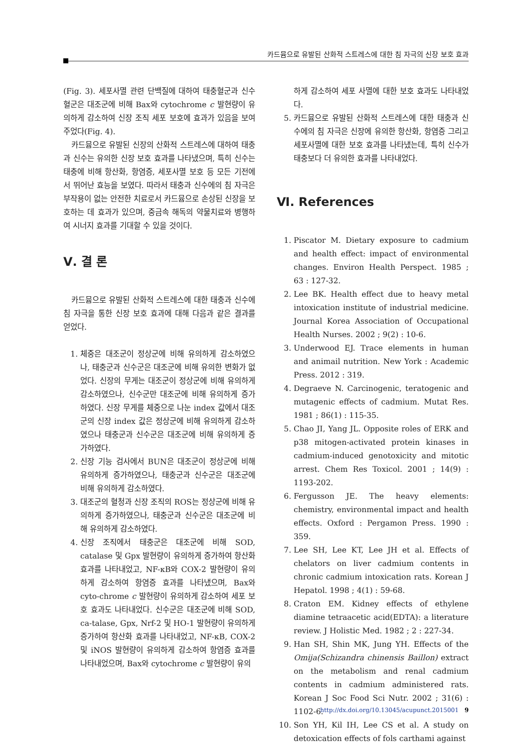카드뮴으로 유발된 산화적 스트레스에 대한 침 자극의 신장 보호 효과
(Fig. 3). 세포사멸 관련 단백질에 대하여 태충혈군과 신수혈군은 대조군에 비해 Bax와 cytochrome c 발현량이 유의하게 감소하여 신장 조직 세포 보호에 효과가 있음을 보여주었다(Fig. 4).
카드뮴으로 유발된 신장의 산화적 스트레스에 대하여 태충과 신수는 유의한 신장 보호 효과를 나타냈으며, 특히 신수는 태충에 비해 항산화, 항염증, 세포사멸 보호 등 모든 기전에서 뛰어난 효능을 보였다. 따라서 태충과 신수에의 침 자극은 부작용이 없는 안전한 치료로서 카드뮴으로 손상된 신장을 보호하는 데 효과가 있으며, 중금속 해독의 약물치료와 병행하여 시너지 효과를 기대할 수 있을 것이다.
Ⅴ. 결 론
카드뮴으로 유발된 산화적 스트레스에 대한 태충과 신수에 침 자극을 통한 신장 보호 효과에 대해 다음과 같은 결과를 얻었다.
1. 체중은 대조군이 정상군에 비해 유의하게 감소하였으나, 태충군과 신수군은 대조군에 비해 유의한 변화가 없었다. 신장의 무게는 대조군이 정상군에 비해 유의하게 감소하였으나, 신수군만 대조군에 비해 유의하게 증가하였다. 신장 무게를 체중으로 나눈 index 값에서 대조군의 신장 index 값은 정상군에 비해 유의하게 감소하였으나 태충군과 신수군은 대조군에 비해 유의하게 증가하였다.
2. 신장 기능 검사에서 BUN은 대조군이 정상군에 비해 유의하게 증가하였으나, 태충군과 신수군은 대조군에 비해 유의하게 감소하였다.
3. 대조군의 혈청과 신장 조직의 ROS는 정상군에 비해 유의하게 증가하였으나, 태충군과 신수군은 대조군에 비해 유의하게 감소하였다.
4. 신장 조직에서 태충군은 대조군에 비해 SOD, catalase 및 Gpx 발현량이 유의하게 증가하여 항산화 효과를 나타내었고, NF-κB와 COX-2 발현량이 유의하게 감소하여 항염증 효과를 나타냈으며, Bax와 cyto-chrome c 발현량이 유의하게 감소하여 세포 보호 효과도 나타내었다. 신수군은 대조군에 비해 SOD, ca-talase, Gpx, Nrf-2 및 HO-1 발현량이 유의하게 증가하여 항산화 효과를 나타내었고, NF-κB, COX-2 및 iNOS 발현량이 유의하게 감소하여 항염증 효과를 나타내었으며, Bax와 cytochrome c 발현량이 유의
하게 감소하여 세포 사멸에 대한 보호 효과도 나타내었다.
5. 카드뮴으로 유발된 산화적 스트레스에 대한 태충과 신수에의 침 자극은 신장에 유의한 항산화, 항염증 그리고 세포사멸에 대한 보호 효과를 나타냈는데, 특히 신수가 태충보다 더 유의한 효과를 나타내었다.
Ⅵ. References
1. Piscator M. Dietary exposure to cadmium and health effect: impact of environmental changes. Environ Health Perspect. 1985 ; 63 : 127-32.
2. Lee BK. Health effect due to heavy metal intoxication institute of industrial medicine. Journal Korea Association of Occupational Health Nurses. 2002 ; 9(2) : 10-6.
3. Underwood EJ. Trace elements in human and animail nutrition. New York : Academic Press. 2012 : 319.
4. Degraeve N. Carcinogenic, teratogenic and mutagenic effects of cadmium. Mutat Res. 1981 ; 86(1) : 115-35.
5. Chao JI, Yang JL. Opposite roles of ERK and p38 mitogen-activated protein kinases in cadmium-induced genotoxicity and mitotic arrest. Chem Res Toxicol. 2001 ; 14(9) : 1193-202.
6. Fergusson JE. The heavy elements: chemistry, environmental impact and health effects. Oxford : Pergamon Press. 1990 : 359.
7. Lee SH, Lee KT, Lee JH et al. Effects of chelators on liver cadmium contents in chronic cadmium intoxication rats. Korean J Hepatol. 1998 ; 4(1) : 59-68.
8. Craton EM. Kidney effects of ethylene diamine tetraacetic acid(EDTA): a literature review. J Holistic Med. 1982 ; 2 : 227-34.
9. Han SH, Shin MK, Jung YH. Effects of the Omija(Schizandra chinensis Baillon) extract on the metabolism and renal cadmium contents in cadmium administered rats. Korean J Soc Food Sci Nutr. 2002 ; 31(6) : 1102-6.
10. Son YH, Kil IH, Lee CS et al. A study on detoxication effects of fols carthami against
http://dx.doi.org/10.13045/acupunct.2015001 9